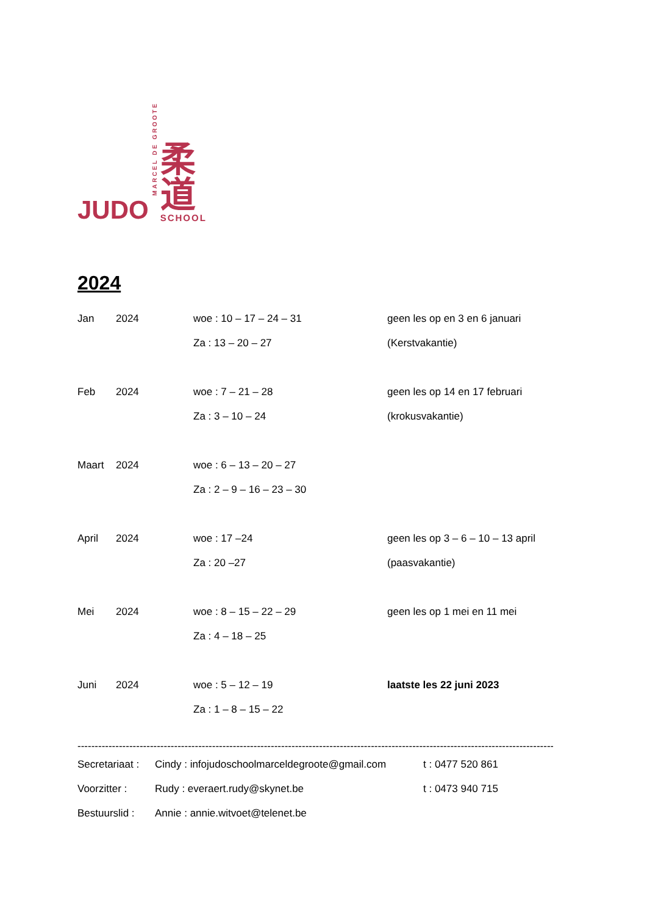JUDO
MARCEL DE GROOTE
柔
道
SCHOOL
2024
| Jan | 2024 | woe : 10 – 17 – 24 – 31 | geen les op en 3 en 6 januari |
| | | Za : 13 – 20 – 27 | (Kerstvakantie) |
| Feb | 2024 | woe : 7 – 21 – 28 | geen les op 14 en 17 februari |
| | | Za : 3 – 10 – 24 | (krokusvakantie) |
| Maart | 2024 | woe : 6 – 13 – 20 – 27 | |
| | | Za : 2 – 9 – 16 – 23 – 30 | |
| April | 2024 | woe : 17 –24 | geen les op 3 – 6 – 10 – 13 april |
| | | Za : 20 –27 | (paasvakantie) |
| Mei | 2024 | woe : 8 – 15 – 22 – 29 | geen les op 1 mei en 11 mei |
| | | Za : 4 – 18 – 25 | |
| Juni | 2024 | woe : 5 – 12 – 19 | laatste les 22 juni 2023 |
| | | Za : 1 – 8 – 15 – 22 | |
--------------------------------------------------------------------------------------------------------------------------------------------
| Secretariaat : | Cindy : infojudoschoolmarceldegroote@gmail.com | t : 0477 520 861 |
| Voorzitter : | Rudy : everaert.rudy@skynet.be | t : 0473 940 715 |
| Bestuurslid : | Annie : annie.witvoet@telenet.be | |